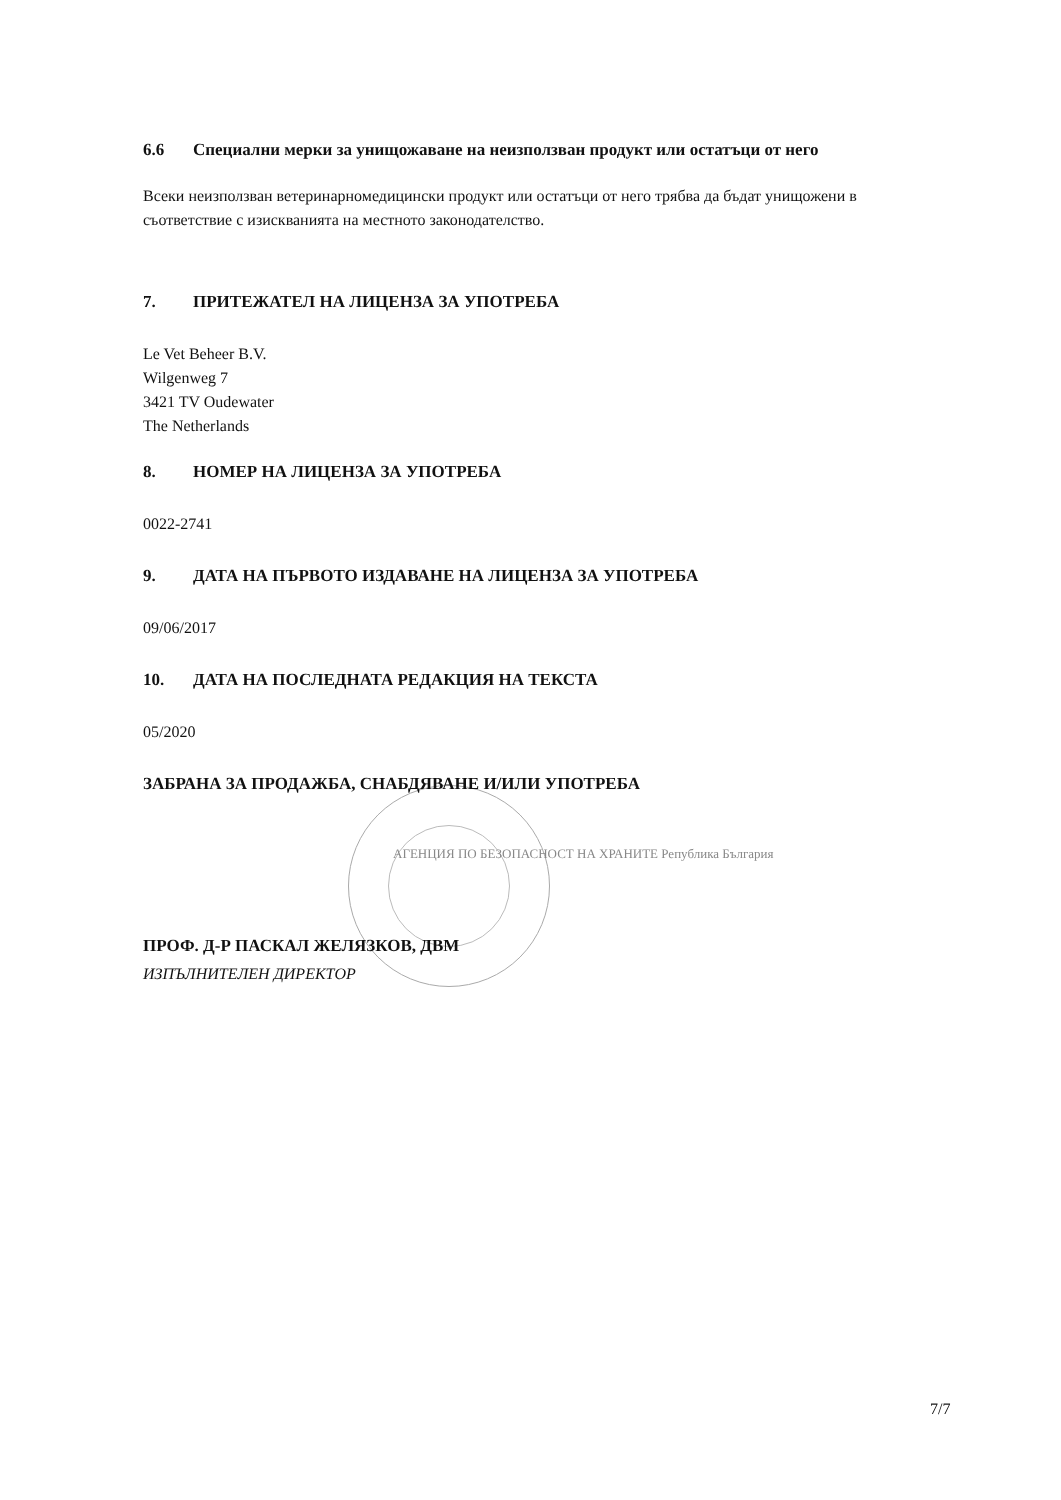6.6 Специални мерки за унищожаване на неизползван продукт или остатъци от него
Всеки неизползван ветеринарномедицински продукт или остатъци от него трябва да бъдат унищожени в съответствие с изискванията на местното законодателство.
7. ПРИТЕЖАТЕЛ НА ЛИЦЕНЗА ЗА УПОТРЕБА
Le Vet Beheer B.V.
Wilgenweg 7
3421 TV Oudewater
The Netherlands
8. НОМЕР НА ЛИЦЕНЗА ЗА УПОТРЕБА
0022-2741
9. ДАТА НА ПЪРВОТО ИЗДАВАНЕ НА ЛИЦЕНЗА ЗА УПОТРЕБА
09/06/2017
10. ДАТА НА ПОСЛЕДНАТА РЕДАКЦИЯ НА ТЕКСТА
05/2020
ЗАБРАНА ЗА ПРОДАЖБА, СНАБДЯВАНЕ И/ИЛИ УПОТРЕБА
АГЕНЦИЯ ПО БЕЗОПАСНОСТ НА ХРАНИТЕ Република България
ПРОФ. Д-Р ПАСКАЛ ЖЕЛЯЗКОВ, ДВМ
ИЗПЪЛНИТЕЛЕН ДИРЕКТОР
7/7